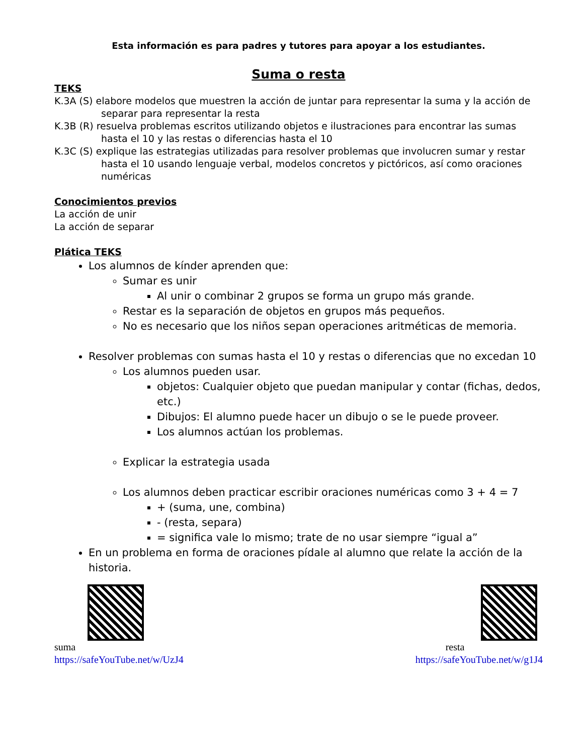Esta información es para padres y tutores para apoyar a los estudiantes.
Suma o resta
TEKS
K.3A (S) elabore modelos que muestren la acción de juntar para representar la suma y la acción de separar para representar la resta
K.3B (R) resuelva problemas escritos utilizando objetos e ilustraciones para encontrar las sumas hasta el 10 y las restas o diferencias hasta el 10
K.3C (S) explique las estrategias utilizadas para resolver problemas que involucren sumar y restar hasta el 10 usando lenguaje verbal, modelos concretos y pictóricos, así como oraciones numéricas
Conocimientos previos
La acción de unir
La acción de separar
Plática TEKS
Los alumnos de kínder aprenden que:
Sumar es unir
Al unir o combinar 2 grupos se forma un grupo más grande.
Restar es la separación de objetos en grupos más pequeños.
No es necesario que los niños sepan operaciones aritméticas de memoria.
Resolver problemas con sumas hasta el 10 y restas o diferencias que no excedan 10
Los alumnos pueden usar.
objetos: Cualquier objeto que puedan manipular y contar (fichas, dedos, etc.)
Dibujos: El alumno puede hacer un dibujo o se le puede proveer.
Los alumnos actúan los problemas.
Explicar la estrategia usada
Los alumnos deben practicar escribir oraciones numéricas como 3 + 4 = 7
+ (suma, une, combina)
- (resta, separa)
= significa vale lo mismo; trate de no usar siempre “igual a”
En un problema en forma de oraciones pídale al alumno que relate la acción de la historia.
suma
https://safeYouTube.net/w/UzJ4
resta
https://safeYouTube.net/w/g1J4